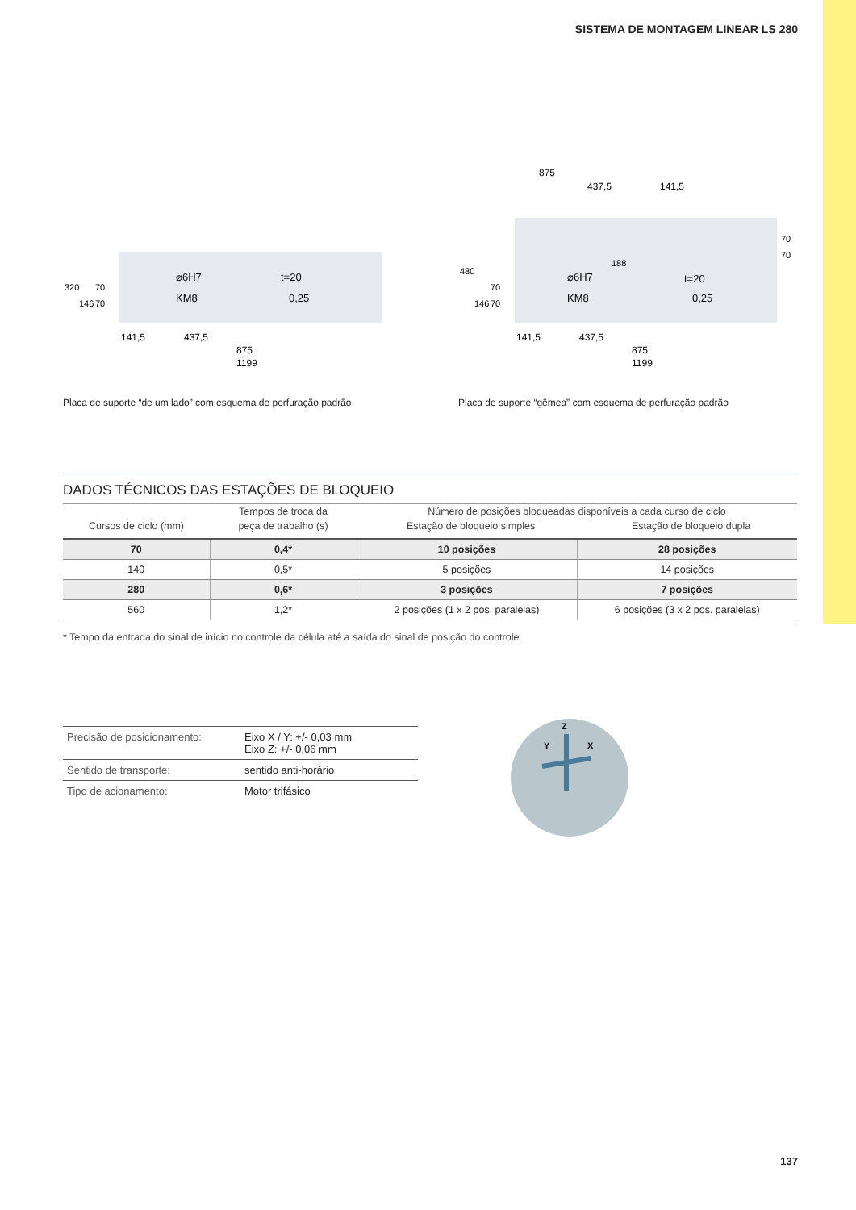SISTEMA DE MONTAGEM LINEAR LS 280
⌀6H7
KM8
t=20
0,25
141,5
437,5
875
1199
320
146
70
70
Placa de suporte “de um lado” com esquema de perfuração padrão
875
437,5
141,5
480
146
70
70
188
70
70
⌀6H7
KM8
t=20
0,25
141,5
437,5
875
1199
Placa de suporte “gêmea” com esquema de perfuração padrão
DADOS TÉCNICOS DAS ESTAÇÕES DE BLOQUEIO
| | Tempos de troca da | Número de posições bloqueadas disponíveis a cada curso de ciclo | |
| Cursos de ciclo (mm) | peça de trabalho (s) | Estação de bloqueio simples | Estação de bloqueio dupla |
| 70 | 0,4* | 10 posições | 28 posições |
| 140 | 0,5* | 5 posições | 14 posições |
| 280 | 0,6* | 3 posições | 7 posições |
| 560 | 1,2* | 2 posições (1 x 2 pos. paralelas) | 6 posições (3 x 2 pos. paralelas) |
* Tempo da entrada do sinal de início no controle da célula até a saída do sinal de posição do controle
| Precisão de posicionamento: | Eixo X / Y: +/- 0,03 mm Eixo Z: +/- 0,06 mm |
| Sentido de transporte: | sentido anti-horário |
| Tipo de acionamento: | Motor trifásico |
Z
Y
X
137